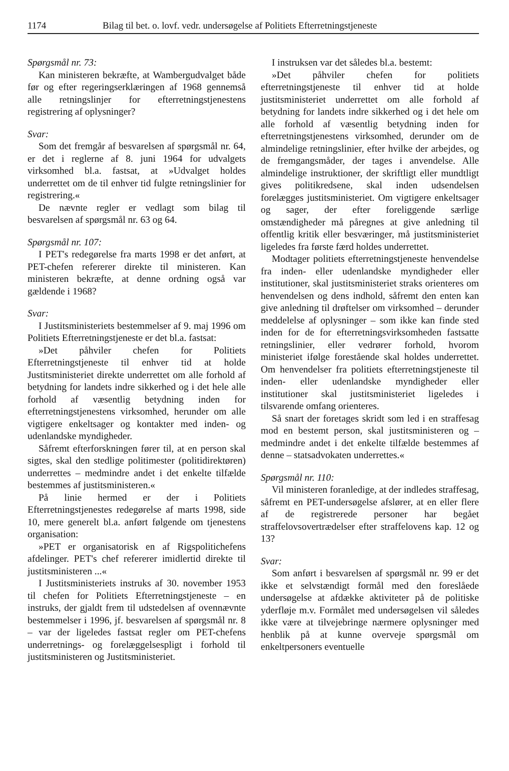1174 Bilag til bet. o. lovf. vedr. undersøgelse af Politiets Efterretningstjeneste
Spørgsmål nr. 73:
Kan ministeren bekræfte, at Wambergudvalget både før og efter regeringserklæringen af 1968 gennemså alle retningslinjer for efterretningstjenestens registrering af oplysninger?
Svar:
Som det fremgår af besvarelsen af spørgsmål nr. 64, er det i reglerne af 8. juni 1964 for udvalgets virksomhed bl.a. fastsat, at »Udvalget holdes underrettet om de til enhver tid fulgte retningslinier for registrering.«
De nævnte regler er vedlagt som bilag til besvarelsen af spørgsmål nr. 63 og 64.
Spørgsmål nr. 107:
I PET's redegørelse fra marts 1998 er det anført, at PET-chefen refererer direkte til ministeren. Kan ministeren bekræfte, at denne ordning også var gældende i 1968?
Svar:
I Justitsministeriets bestemmelser af 9. maj 1996 om Politiets Efterretningstjeneste er det bl.a. fastsat:
»Det påhviler chefen for Politiets Efterretningstjeneste til enhver tid at holde Justitsministeriet direkte underrettet om alle forhold af betydning for landets indre sikkerhed og i det hele alle forhold af væsentlig betydning inden for efterretningstjenestens virksomhed, herunder om alle vigtigere enkeltsager og kontakter med inden- og udenlandske myndigheder.
Såfremt efterforskningen fører til, at en person skal sigtes, skal den stedlige politimester (politidirektøren) underrettes – medmindre andet i det enkelte tilfælde bestemmes af justitsministeren.«
På linie hermed er der i Politiets Efterretningstjenestes redegørelse af marts 1998, side 10, mere generelt bl.a. anført følgende om tjenestens organisation:
»PET er organisatorisk en af Rigspolitichefens afdelinger. PET's chef refererer imidlertid direkte til justitsministeren ...«
I Justitsministeriets instruks af 30. november 1953 til chefen for Politiets Efterretningstjeneste – en instruks, der gjaldt frem til udstedelsen af ovennævnte bestemmelser i 1996, jf. besvarelsen af spørgsmål nr. 8 – var der ligeledes fastsat regler om PET-chefens underretnings- og forelæggelsespligt i forhold til justitsministeren og Justitsministeriet.
I instruksen var det således bl.a. bestemt:
»Det påhviler chefen for politiets efterretningstjeneste til enhver tid at holde justitsministeriet underrettet om alle forhold af betydning for landets indre sikkerhed og i det hele om alle forhold af væsentlig betydning inden for efterretningstjenestens virksomhed, derunder om de almindelige retningslinier, efter hvilke der arbejdes, og de fremgangsmåder, der tages i anvendelse. Alle almindelige instruktioner, der skriftligt eller mundtligt gives politikredsene, skal inden udsendelsen forelægges justitsministeriet. Om vigtigere enkeltsager og sager, der efter foreliggende særlige omstændigheder må påregnes at give anledning til offentlig kritik eller besværinger, må justitsministeriet ligeledes fra første færd holdes underrettet.
Modtager politiets efterretningstjeneste henvendelse fra inden- eller udenlandske myndigheder eller institutioner, skal justitsministeriet straks orienteres om henvendelsen og dens indhold, såfremt den enten kan give anledning til drøftelser om virksomhed – derunder meddelelse af oplysninger – som ikke kan finde sted inden for de for efterretningsvirksomheden fastsatte retningslinier, eller vedrører forhold, hvorom ministeriet ifølge forestående skal holdes underrettet. Om henvendelser fra politiets efterretningstjeneste til inden- eller udenlandske myndigheder eller institutioner skal justitsministeriet ligeledes i tilsvarende omfang orienteres.
Så snart der foretages skridt som led i en straffesag mod en bestemt person, skal justitsministeren og – medmindre andet i det enkelte tilfælde bestemmes af denne – statsadvokaten underrettes.«
Spørgsmål nr. 110:
Vil ministeren foranledige, at der indledes straffesag, såfremt en PET-undersøgelse afslører, at en eller flere af de registrerede personer har begået straffelovsovertrædelser efter straffelovens kap. 12 og 13?
Svar:
Som anført i besvarelsen af spørgsmål nr. 99 er det ikke et selvstændigt formål med den foreslåede undersøgelse at afdække aktiviteter på de politiske yderfløje m.v. Formålet med undersøgelsen vil således ikke være at tilvejebringe nærmere oplysninger med henblik på at kunne overveje spørgsmål om enkeltpersoners eventuelle